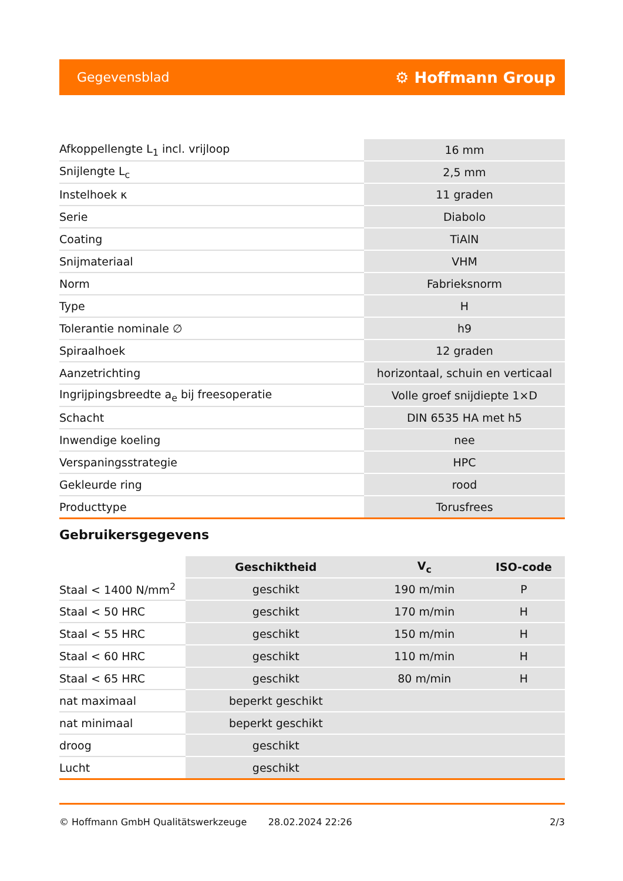Gegevensblad ⚙ Hoffmann Group
| Afkoppellengte L<sub>1</sub> incl. vrijloop | 16 mm |
| Snijlengte L<sub>c</sub> | 2,5 mm |
| Instelhoek κ | 11 graden |
| Serie | Diabolo |
| Coating | TiAlN |
| Snijmateriaal | VHM |
| Norm | Fabrieksnorm |
| Type | H |
| Tolerantie nominale ∅ | h9 |
| Spiraalhoek | 12 graden |
| Aanzetrichting | horizontaal, schuin en verticaal |
| Ingrijpingsbreedte a<sub>e</sub> bij freesoperatie | Volle groef snijdiepte 1×D |
| Schacht | DIN 6535 HA met h5 |
| Inwendige koeling | nee |
| Verspaningsstrategie | HPC |
| Gekleurde ring | rood |
| Producttype | Torusfrees |
Gebruikersgegevens
| | Geschiktheid | V<sub>c</sub> | ISO-code |
| --- | --- | --- | --- |
| Staal < 1400 N/mm<sup>2</sup> | geschikt | 190 m/min | P |
| Staal < 50 HRC | geschikt | 170 m/min | H |
| Staal < 55 HRC | geschikt | 150 m/min | H |
| Staal < 60 HRC | geschikt | 110 m/min | H |
| Staal < 65 HRC | geschikt | 80 m/min | H |
| nat maximaal | beperkt geschikt | | |
| nat minimaal | beperkt geschikt | | |
| droog | geschikt | | |
| Lucht | geschikt | | |
© Hoffmann GmbH Qualitätswerkzeuge 28.02.2024 22:26 2/3